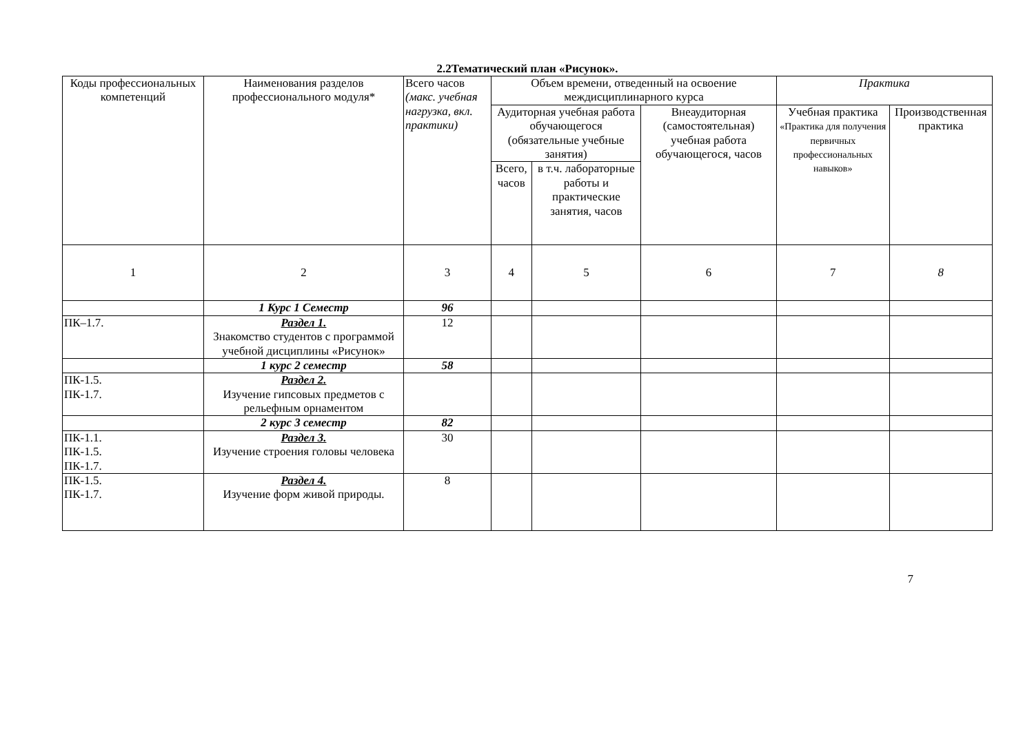2.2Тематический план «Рисунок».
| Коды профессиональных компетенций | Наименования разделов профессионального модуля* | Всего часов (макс. учебная нагрузка, вкл. практики) | Объем времени, отведенный на освоение междисциплинарного курса | | | Практика | |
| --- | --- | --- | --- | --- | --- | --- | --- |
| | | | Аудиторная учебная работа обучающегося (обязательные учебные занятия) | | Внеаудиторная (самостоятельная) учебная работа обучающегося, часов | Учебная практика «Практика для получения первичных профессиональных навыков» | Производственная практика |
| | | | Всего, часов | в т.ч. лабораторные работы и практические занятия, часов | | | |
| 1 | 2 | 3 | 4 | 5 | 6 | 7 | 8 |
| | 1 Курс 1 Семестр | 96 | | | | | |
| ПК–1.7. | Раздел 1. Знакомство студентов с программой учебной дисциплины «Рисунок» | 12 | | | | | |
| | 1 курс 2 семестр | 58 | | | | | |
| ПК-1.5. ПК-1.7. | Раздел 2. Изучение гипсовых предметов с рельефным орнаментом | | | | | | |
| | 2 курс 3 семестр | 82 | | | | | |
| ПК-1.1. ПК-1.5. ПК-1.7. | Раздел 3. Изучение строения головы человека | 30 | | | | | |
| ПК-1.5. ПК-1.7. | Раздел 4. Изучение форм живой природы. | 8 | | | | | |
7